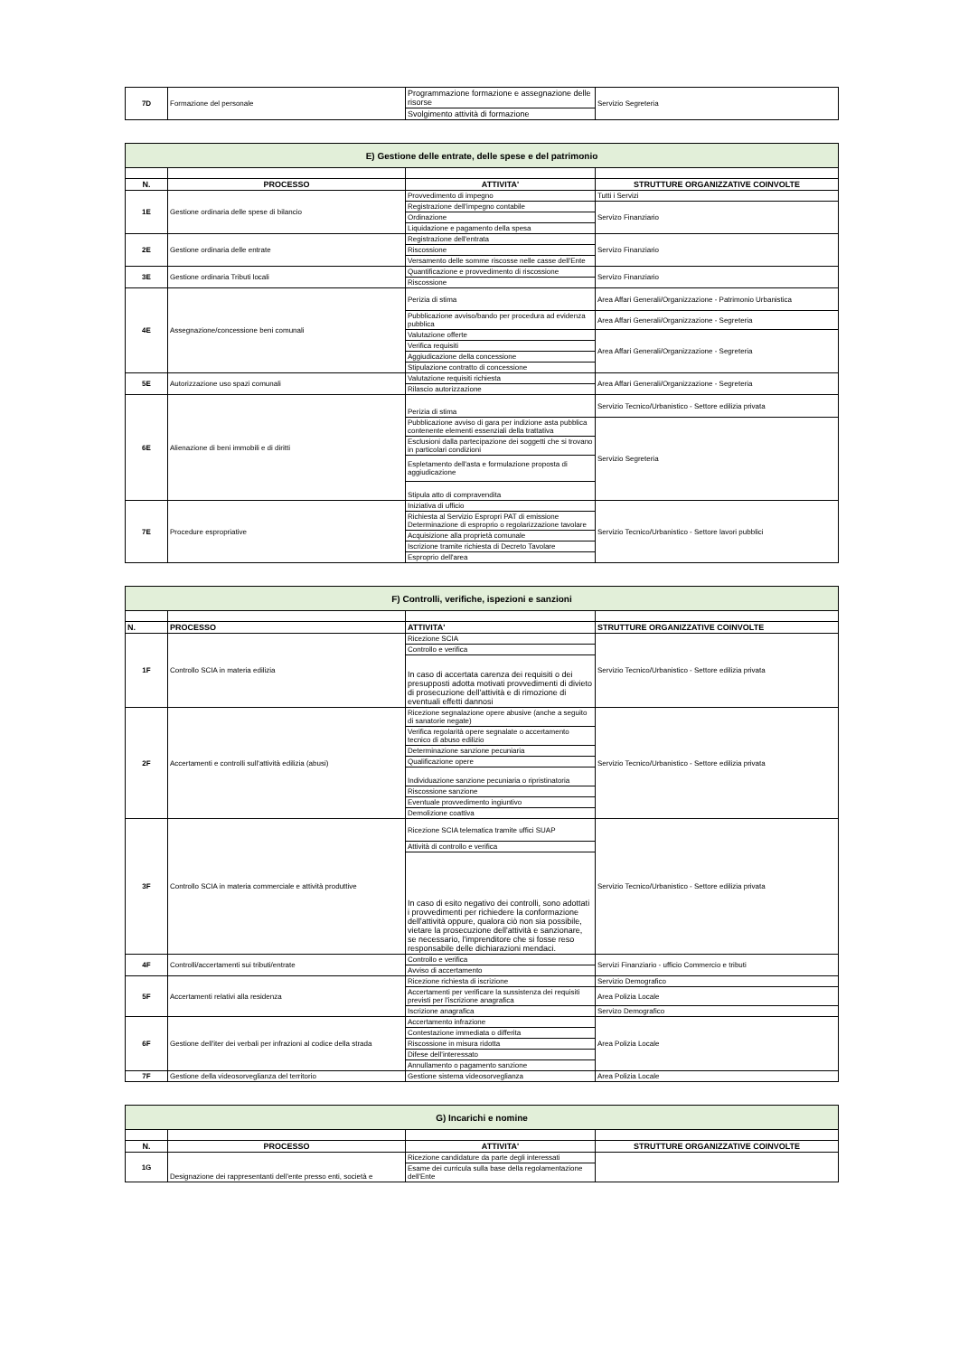| 7D | Formazione del personale | Programmazione formazione e assegnazione delle risorse | Servizio Segreteria |
| | | Svolgimento attività di formazione | |
| E) Gestione delle entrate, delle spese e del patrimonio | | | |
| N. | PROCESSO | ATTIVITA' | STRUTTURE ORGANIZZATIVE COINVOLTE |
| 1E | Gestione ordinaria delle spese di bilancio | Provvedimento di impegno | Tutti i Servizi |
| | | Registrazione dell'impegno contabile | Servizo Finanziario |
| | | Ordinazione | |
| | | Liquidazione e pagamento della spesa | |
| 2E | Gestione ordinaria delle entrate | Registrazione dell'entrata | Servizo Finanziario |
| | | Riscossione | |
| | | Versamento delle somme riscosse nelle casse dell'Ente | |
| 3E | Gestione ordinaria Tributi locali | Quantificazione e provvedimento di riscossione | Servizo Finanziario |
| | | Riscossione | |
| 4E | Assegnazione/concessione beni comunali | Perizia di stima | Area Affari Generali/Organizzazione - Patrimonio Urbanistica |
| | | Pubblicazione avviso/bando per procedura ad evidenza pubblica | Area Affari Generali/Organizzazione - Segreteria |
| | | Valutazione offerte | Area Affari Generali/Organizzazione - Segreteria |
| | | Verifica requisiti | |
| | | Aggiudicazione della concessione | |
| | | Stipulazione contratto di concessione | |
| 5E | Autorizzazione uso spazi comunali | Valutazione requisiti richiesta | Area Affari Generali/Organizzazione - Segreteria |
| | | Rilascio autorizzazione | |
| 6E | Alienazione di beni immobili e di diritti | Perizia di stima | Servizio Tecnico/Urbanistico - Settore edilizia privata |
| | | Pubblicazione avviso di gara per indizione asta pubblica contenente elementi essenziali della trattativa | Servizio Segreteria |
| | | Esclusioni dalla partecipazione dei soggetti che si trovano in particolari condizioni | |
| | | Espletamento dell'asta e formulazione proposta di aggiudicazione | |
| | | Stipula atto di compravendita | |
| 7E | Procedure espropriative | Iniziativa di ufficio | Servizio Tecnico/Urbanistico - Settore lavori pubblici |
| | | Richiesta al Servizio Espropri PAT di emissione Determinazione di esproprio o regolarizzazione tavolare | |
| | | Acquisizione alla proprietà comunale | |
| | | Iscrizione tramite richiesta di Decreto Tavolare | |
| | | Esproprio dell'area | |
| F) Controlli, verifiche, ispezioni e sanzioni | | | |
| N. | PROCESSO | ATTIVITA' | STRUTTURE ORGANIZZATIVE COINVOLTE |
| 1F | Controllo SCIA in materia edilizia | Ricezione SCIA | Servizio Tecnico/Urbanistico - Settore edilizia privata |
| | | Controllo e verifica | |
| | | In caso di accertata carenza dei requisiti o dei presupposti adotta motivati provvedimenti di divieto di prosecuzione dell'attività e di rimozione di eventuali effetti dannosi | |
| 2F | Accertamenti e controlli sull'attività edilizia (abusi) | Ricezione segnalazione opere abusive (anche a seguito di sanatorie negate) | Servizio Tecnico/Urbanistico - Settore edilizia privata |
| | | Verifica regolarità opere segnalate o accertamento tecnico di abuso edilizio | |
| | | Determinazione sanzione pecuniaria | |
| | | Qualificazione opere | |
| | | Individuazione sanzione pecuniaria o ripristinatoria | |
| | | Riscossione sanzione | |
| | | Eventuale provvedimento ingiuntivo | |
| | | Demolizione coattiva | |
| 3F | Controllo SCIA in materia commerciale e attività produttive | Ricezione SCIA telematica tramite uffici SUAP | Servizio Tecnico/Urbanistico - Settore edilizia privata |
| | | Attività di controllo e verifica | |
| | | In caso di esito negativo dei controlli, sono adottati i provvedimenti per richiedere la conformazione dell'attività oppure, qualora ciò non sia possibile, vietare la prosecuzione dell'attività e sanzionare, se necessario, l'imprenditore che si fosse reso responsabile delle dichiarazioni mendaci. | |
| 4F | Controlli/accertamenti sui tributi/entrate | Controllo e verifica | Servizi Finanziario - ufficio Commercio e tributi |
| | | Avviso di accertamento | |
| 5F | Accertamenti relativi alla residenza | Ricezione richiesta di iscrizione | Servizio Demografico |
| | | Accertamenti per verificare la sussistenza dei requisiti previsti per l'iscrizione anagrafica | Area Polizia Locale |
| | | Iscrizione anagrafica | Servizo Demografico |
| 6F | Gestione dell'iter dei verbali per infrazioni al codice della strada | Accertamento infrazione | Area Polizia Locale |
| | | Contestazione immediata o differita | |
| | | Riscossione in misura ridotta | |
| | | Difese dell'interessato | |
| | | Annullamento o pagamento sanzione | |
| 7F | Gestione della videosorveglianza del territorio | Gestione sistema videosorveglianza | Area Polizia Locale |
| G) Incarichi e nomine | | | |
| N. | PROCESSO | ATTIVITA' | STRUTTURE ORGANIZZATIVE COINVOLTE |
| 1G | Designazione dei rappresentanti dell'ente presso enti, società e | Ricezione candidature da parte degli interessati | |
| | | Esame dei curricula sulla base della regolamentazione dell'Ente | |